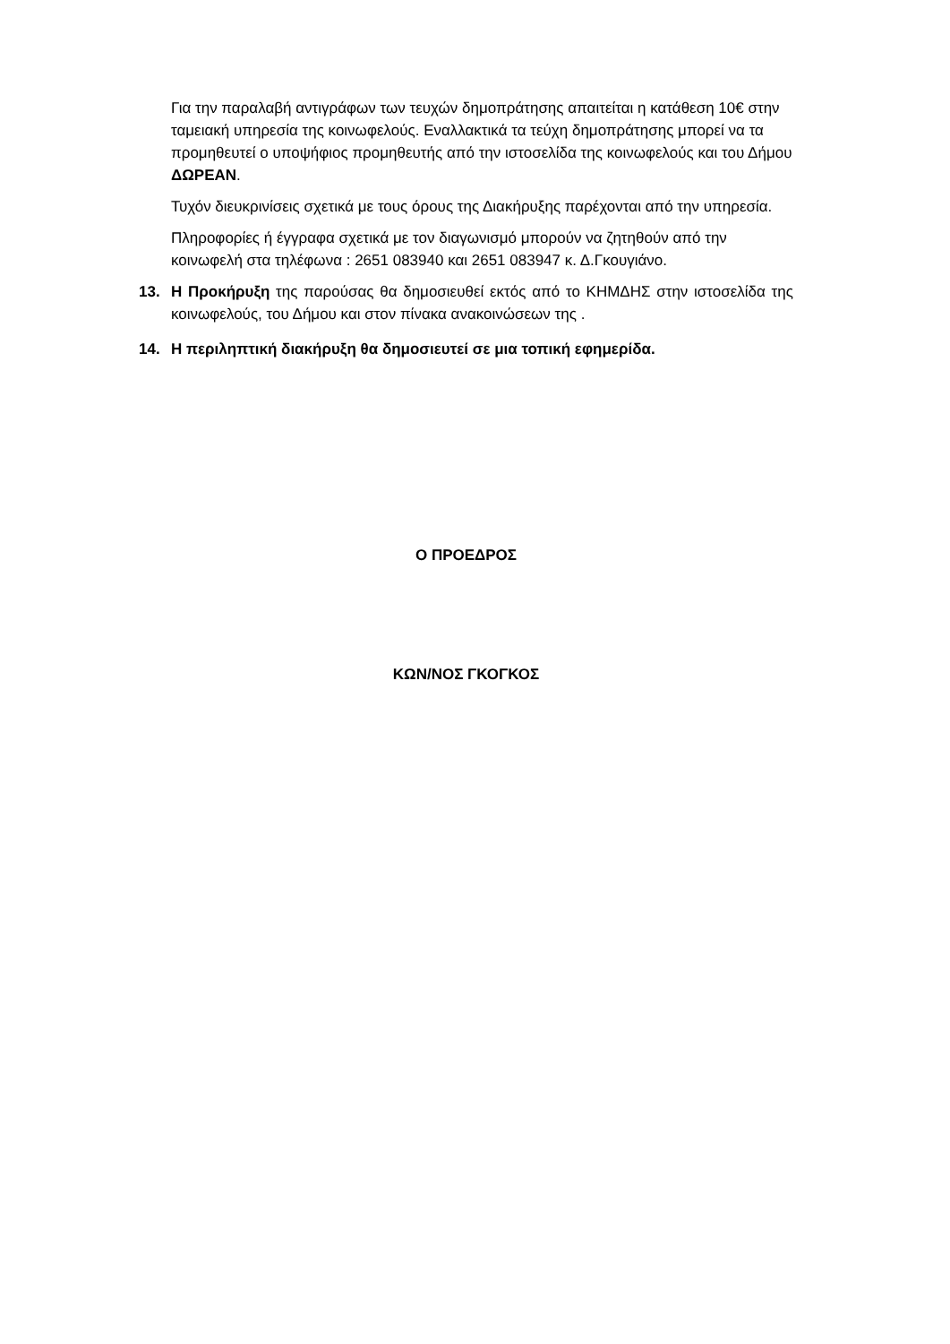Για την παραλαβή αντιγράφων των τευχών δημοπράτησης απαιτείται η κατάθεση 10€ στην ταμειακή υπηρεσία της κοινωφελούς. Εναλλακτικά τα τεύχη δημοπράτησης μπορεί να τα προμηθευτεί ο υποψήφιος προμηθευτής από την ιστοσελίδα της κοινωφελούς και του Δήμου ΔΩΡΕΑΝ.
Τυχόν διευκρινίσεις σχετικά με τους όρους της Διακήρυξης παρέχονται από την υπηρεσία.
Πληροφορίες ή έγγραφα σχετικά με τον διαγωνισμό μπορούν να ζητηθούν από την κοινωφελή στα τηλέφωνα : 2651 083940 και 2651 083947 κ. Δ.Γκουγιάνο.
13. Η Προκήρυξη της παρούσας θα δημοσιευθεί εκτός από το ΚΗΜΔΗΣ στην ιστοσελίδα της κοινωφελούς, του Δήμου και στον πίνακα ανακοινώσεων της .
14. Η περιληπτική διακήρυξη θα δημοσιευτεί σε μια τοπική εφημερίδα.
Ο ΠΡΟΕΔΡΟΣ
ΚΩΝ/ΝΟΣ ΓΚΟΓΚΟΣ